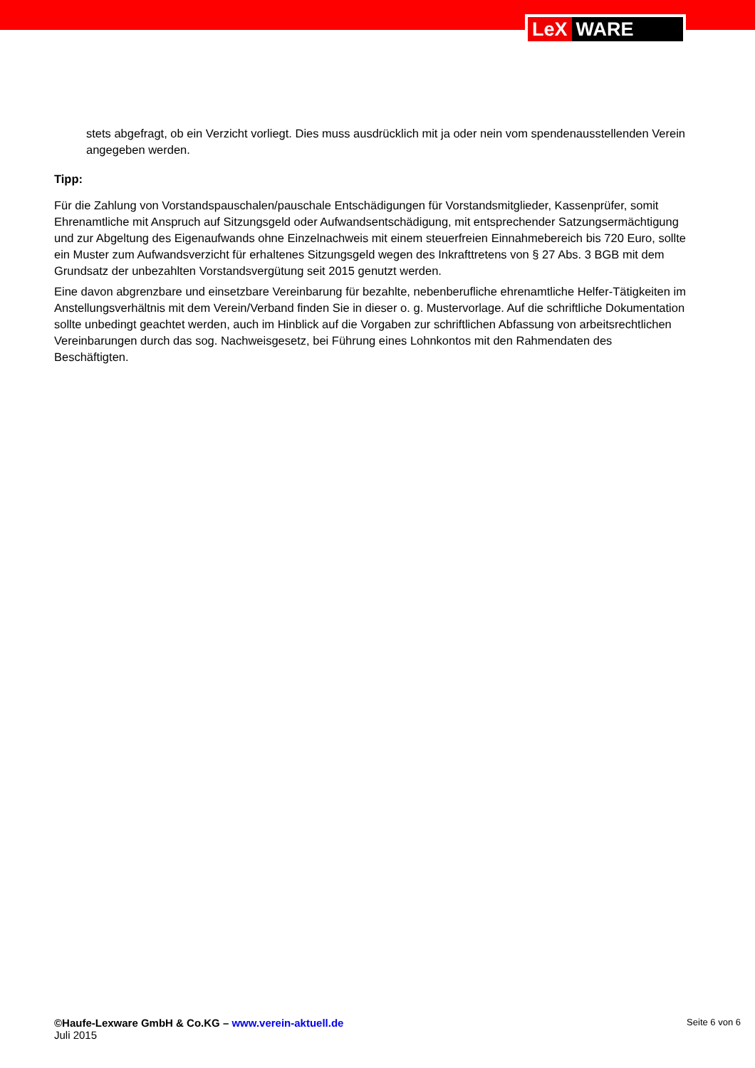LeX WARE
stets abgefragt, ob ein Verzicht vorliegt. Dies muss ausdrücklich mit ja oder nein vom spendenausstellenden Verein angegeben werden.
Tipp:
Für die Zahlung von Vorstandspauschalen/pauschale Entschädigungen für Vorstandsmitglieder, Kassenprüfer, somit Ehrenamtliche mit Anspruch auf Sitzungsgeld oder Aufwandsentschädigung, mit entsprechender Satzungsermächtigung und zur Abgeltung des Eigenaufwands ohne Einzelnachweis mit einem steuerfreien Einnahmebereich bis 720 Euro, sollte ein Muster zum Aufwandsverzicht für erhaltenes Sitzungsgeld wegen des Inkrafttretens von § 27 Abs. 3 BGB mit dem Grundsatz der unbezahlten Vorstandsvergütung seit 2015 genutzt werden.
Eine davon abgrenzbare und einsetzbare Vereinbarung für bezahlte, nebenberufliche ehrenamtliche Helfer-Tätigkeiten im Anstellungsverhältnis mit dem Verein/Verband finden Sie in dieser o. g. Mustervorlage. Auf die schriftliche Dokumentation sollte unbedingt geachtet werden, auch im Hinblick auf die Vorgaben zur schriftlichen Abfassung von arbeitsrechtlichen Vereinbarungen durch das sog. Nachweisgesetz, bei Führung eines Lohnkontos mit den Rahmendaten des Beschäftigten.
©Haufe-Lexware GmbH & Co.KG – www.verein-aktuell.de
Juli 2015
Seite 6 von 6